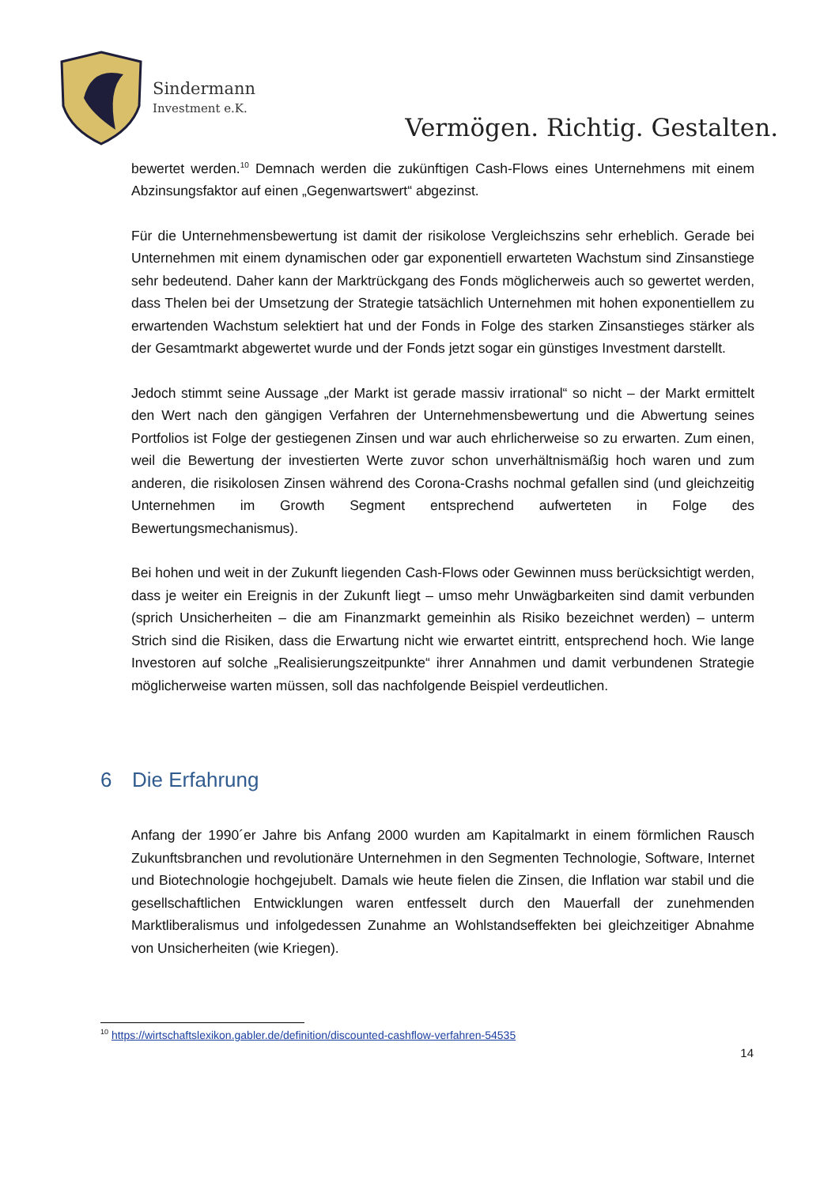Sindermann
Investment e.K.
Vermögen. Richtig. Gestalten.
bewertet werden.<sup>10</sup> Demnach werden die zukünftigen Cash-Flows eines Unternehmens mit einem Abzinsungsfaktor auf einen „Gegenwartswert“ abgezinst.
Für die Unternehmensbewertung ist damit der risikolose Vergleichszins sehr erheblich. Gerade bei Unternehmen mit einem dynamischen oder gar exponentiell erwarteten Wachstum sind Zinsanstiege sehr bedeutend. Daher kann der Marktrückgang des Fonds möglicherweis auch so gewertet werden, dass Thelen bei der Umsetzung der Strategie tatsächlich Unternehmen mit hohen exponentiellem zu erwartenden Wachstum selektiert hat und der Fonds in Folge des starken Zinsanstieges stärker als der Gesamtmarkt abgewertet wurde und der Fonds jetzt sogar ein günstiges Investment darstellt.
Jedoch stimmt seine Aussage „der Markt ist gerade massiv irrational“ so nicht – der Markt ermittelt den Wert nach den gängigen Verfahren der Unternehmensbewertung und die Abwertung seines Portfolios ist Folge der gestiegenen Zinsen und war auch ehrlicherweise so zu erwarten. Zum einen, weil die Bewertung der investierten Werte zuvor schon unverhältnismäßig hoch waren und zum anderen, die risikolosen Zinsen während des Corona-Crashs nochmal gefallen sind (und gleichzeitig Unternehmen im Growth Segment entsprechend aufwerteten in Folge des Bewertungsmechanismus).
Bei hohen und weit in der Zukunft liegenden Cash-Flows oder Gewinnen muss berücksichtigt werden, dass je weiter ein Ereignis in der Zukunft liegt – umso mehr Unwägbarkeiten sind damit verbunden (sprich Unsicherheiten – die am Finanzmarkt gemeinhin als Risiko bezeichnet werden) – unterm Strich sind die Risiken, dass die Erwartung nicht wie erwartet eintritt, entsprechend hoch. Wie lange Investoren auf solche „Realisierungszeitpunkte“ ihrer Annahmen und damit verbundenen Strategie möglicherweise warten müssen, soll das nachfolgende Beispiel verdeutlichen.
6 Die Erfahrung
Anfang der 1990´er Jahre bis Anfang 2000 wurden am Kapitalmarkt in einem förmlichen Rausch Zukunftsbranchen und revolutionäre Unternehmen in den Segmenten Technologie, Software, Internet und Biotechnologie hochgejubelt. Damals wie heute fielen die Zinsen, die Inflation war stabil und die gesellschaftlichen Entwicklungen waren entfesselt durch den Mauerfall der zunehmenden Marktliberalismus und infolgedessen Zunahme an Wohlstandseffekten bei gleichzeitiger Abnahme von Unsicherheiten (wie Kriegen).
<sup>10</sup> https://wirtschaftslexikon.gabler.de/definition/discounted-cashflow-verfahren-54535
14